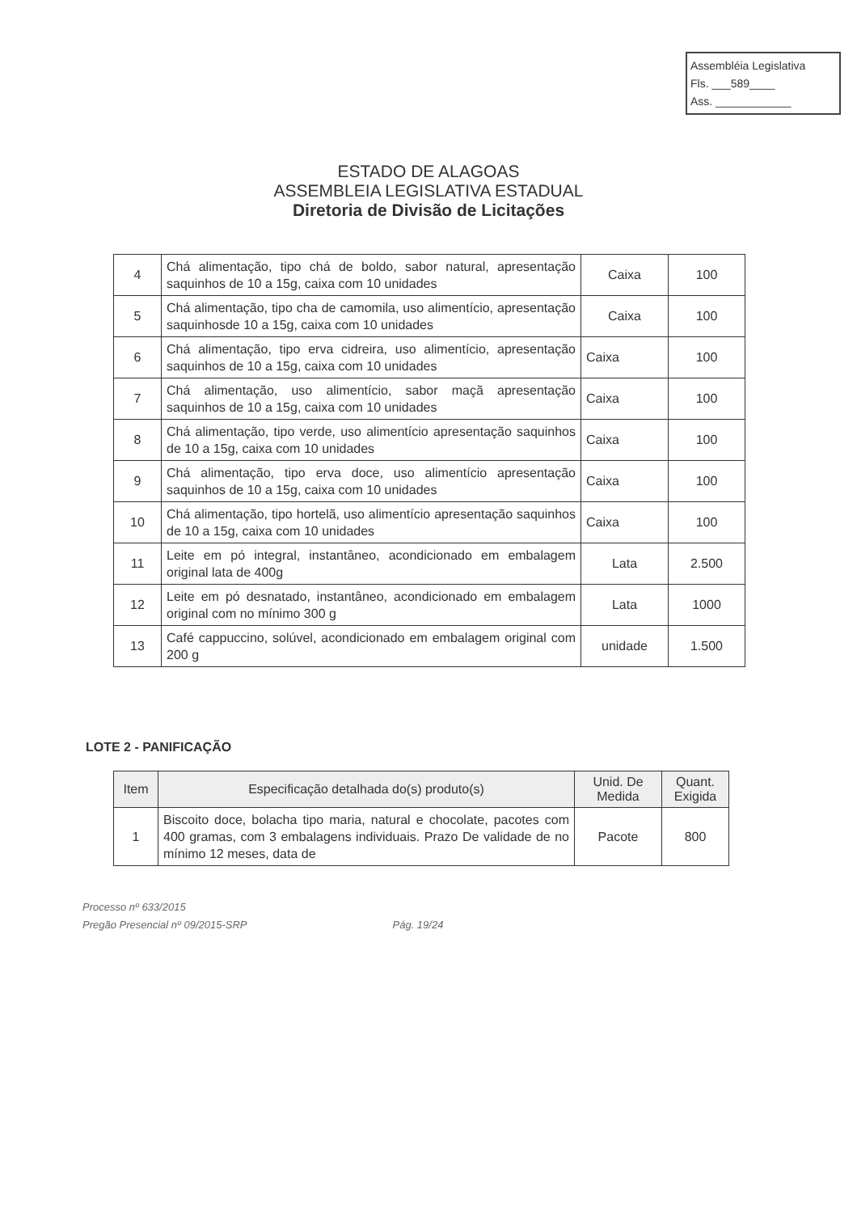Assembléia Legislativa
Fls. ___589____
Ass. ____________
ESTADO DE ALAGOAS
ASSEMBLEIA LEGISLATIVA ESTADUAL
Diretoria de Divisão de Licitações
| 4 | Chá alimentação, tipo chá de boldo, sabor natural, apresentação saquinhos de 10 a 15g, caixa com 10 unidades | Caixa | 100 |
| 5 | Chá alimentação, tipo cha de camomila, uso alimentício, apresentação saquinhosde 10 a 15g, caixa com 10 unidades | Caixa | 100 |
| 6 | Chá alimentação, tipo erva cidreira, uso alimentício, apresentação saquinhos de 10 a 15g, caixa com 10 unidades | Caixa | 100 |
| 7 | Chá alimentação, uso alimentício, sabor maçã apresentação saquinhos de 10 a 15g, caixa com 10 unidades | Caixa | 100 |
| 8 | Chá alimentação, tipo verde, uso alimentício apresentação saquinhos de 10 a 15g, caixa com 10 unidades | Caixa | 100 |
| 9 | Chá alimentação, tipo erva doce, uso alimentício apresentação saquinhos de 10 a 15g, caixa com 10 unidades | Caixa | 100 |
| 10 | Chá alimentação, tipo hortelã, uso alimentício apresentação saquinhos de 10 a 15g, caixa com 10 unidades | Caixa | 100 |
| 11 | Leite em pó integral, instantâneo, acondicionado em embalagem original lata de 400g | Lata | 2.500 |
| 12 | Leite em pó desnatado, instantâneo, acondicionado em embalagem original com no mínimo 300 g | Lata | 1000 |
| 13 | Café cappuccino, solúvel, acondicionado em embalagem original com 200 g | unidade | 1.500 |
LOTE 2 - PANIFICAÇÃO
| Item | Especificação detalhada do(s) produto(s) | Unid. De Medida | Quant. Exigida |
| --- | --- | --- | --- |
| 1 | Biscoito doce, bolacha tipo maria, natural e chocolate, pacotes com 400 gramas, com 3 embalagens individuais. Prazo De validade de no mínimo 12 meses, data de | Pacote | 800 |
Processo nº 633/2015
Pregão Presencial nº 09/2015-SRP
Pág. 19/24